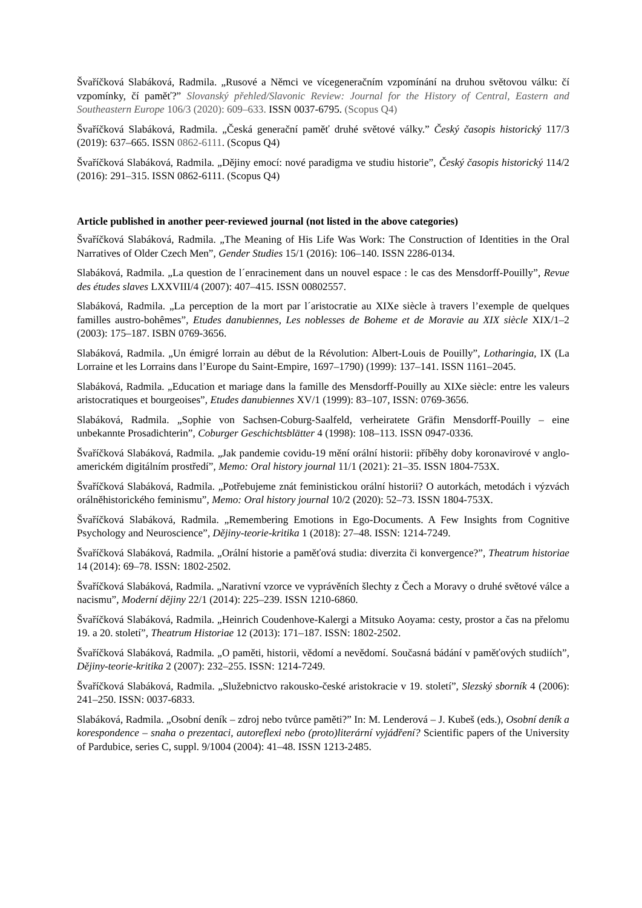Švaříčková Slabáková, Radmila. „Rusové a Němci ve vícegeneračním vzpomínání na druhou světovou válku: čí vzpomínky, čí paměť?” Slovanský přehled/Slavonic Review: Journal for the History of Central, Eastern and Southeastern Europe 106/3 (2020): 609–633. ISSN 0037-6795. (Scopus Q4)
Švaříčková Slabáková, Radmila. „Česká generační paměť druhé světové války.” Český časopis historický 117/3 (2019): 637–665. ISSN 0862-6111. (Scopus Q4)
Švaříčková Slabáková, Radmila. „Dějiny emocí: nové paradigma ve studiu historie”, Český časopis historický 114/2 (2016): 291–315. ISSN 0862-6111. (Scopus Q4)
Article published in another peer-reviewed journal (not listed in the above categories)
Švaříčková Slabáková, Radmila. „The Meaning of His Life Was Work: The Construction of Identities in the Oral Narratives of Older Czech Men”, Gender Studies 15/1 (2016): 106–140. ISSN 2286-0134.
Slabáková, Radmila. „La question de l´enracinement dans un nouvel espace : le cas des Mensdorff-Pouilly”, Revue des études slaves LXXVIII/4 (2007): 407–415. ISSN 00802557.
Slabáková, Radmila. „La perception de la mort par l´aristocratie au XIXe siècle à travers l’exemple de quelques familles austro-bohêmes”, Etudes danubiennes, Les noblesses de Boheme et de Moravie au XIX siècle XIX/1–2 (2003): 175–187. ISBN 0769-3656.
Slabáková, Radmila. „Un émigré lorrain au début de la Révolution: Albert-Louis de Pouilly”, Lotharingia, IX (La Lorraine et les Lorrains dans l’Europe du Saint-Empire, 1697–1790) (1999): 137–141. ISSN 1161–2045.
Slabáková, Radmila. „Education et mariage dans la famille des Mensdorff-Pouilly au XIXe siècle: entre les valeurs aristocratiques et bourgeoises”, Etudes danubiennes XV/1 (1999): 83–107, ISSN: 0769-3656.
Slabáková, Radmila. „Sophie von Sachsen-Coburg-Saalfeld, verheiratete Gräfin Mensdorff-Pouilly – eine unbekannte Prosadichterin”, Coburger Geschichtsblätter 4 (1998): 108–113. ISSN 0947-0336.
Švaříčková Slabáková, Radmila. „Jak pandemie covidu-19 mění orální historii: příběhy doby koronavirové v anglo-americkém digitálním prostředí”, Memo: Oral history journal 11/1 (2021): 21–35. ISSN 1804-753X.
Švaříčková Slabáková, Radmila. „Potřebujeme znát feministickou orální historii? O autorkách, metodách i výzvách orálněhistorického feminismu”, Memo: Oral history journal 10/2 (2020): 52–73. ISSN 1804-753X.
Švaříčková Slabáková, Radmila. „Remembering Emotions in Ego-Documents. A Few Insights from Cognitive Psychology and Neuroscience”, Dějiny-teorie-kritika 1 (2018): 27–48. ISSN: 1214-7249.
Švaříčková Slabáková, Radmila. „Orální historie a paměťová studia: diverzita či konvergence?”, Theatrum historiae 14 (2014): 69–78. ISSN: 1802-2502.
Švaříčková Slabáková, Radmila. „Narativní vzorce ve vyprávěních šlechty z Čech a Moravy o druhé světové válce a nacismu”, Moderní dějiny 22/1 (2014): 225–239. ISSN 1210-6860.
Švaříčková Slabáková, Radmila. „Heinrich Coudenhove-Kalergi a Mitsuko Aoyama: cesty, prostor a čas na přelomu 19. a 20. století”, Theatrum Historiae 12 (2013): 171–187. ISSN: 1802-2502.
Švaříčková Slabáková, Radmila. „O paměti, historii, vědomí a nevědomí. Současná bádání v paměťových studiích”, Dějiny-teorie-kritika 2 (2007): 232–255. ISSN: 1214-7249.
Švaříčková Slabáková, Radmila. „Služebnictvo rakousko-české aristokracie v 19. století”, Slezský sborník 4 (2006): 241–250. ISSN: 0037-6833.
Slabáková, Radmila. „Osobní deník – zdroj nebo tvůrce paměti?” In: M. Lenderová – J. Kubeš (eds.), Osobní deník a korespondence – snaha o prezentaci, autoreflexi nebo (proto)literární vyjádření? Scientific papers of the University of Pardubice, series C, suppl. 9/1004 (2004): 41–48. ISSN 1213-2485.